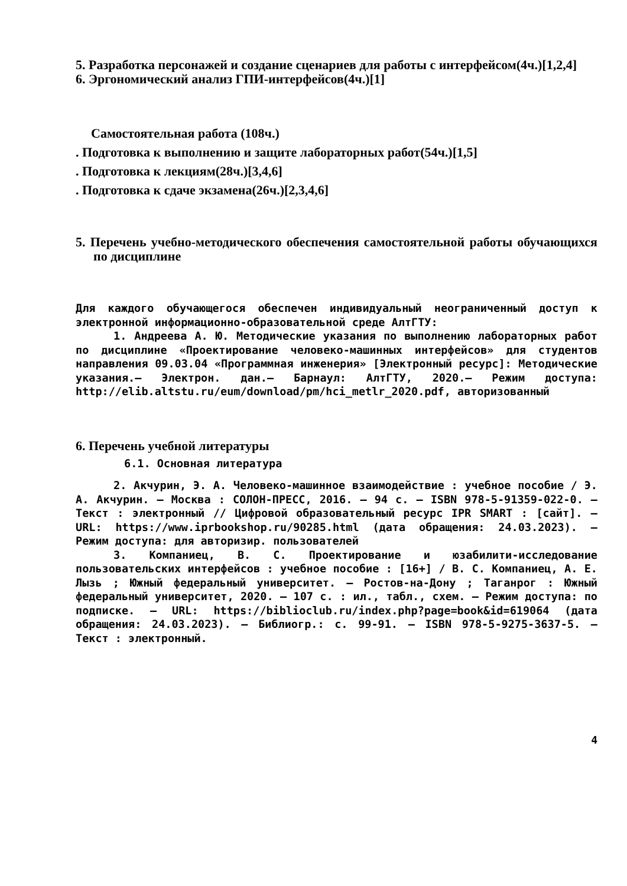5. Разработка персонажей и создание сценариев для работы с интерфейсом(4ч.)[1,2,4]
6. Эргономический анализ ГПИ-интерфейсов(4ч.)[1]
Самостоятельная работа (108ч.)
. Подготовка к выполнению и защите лабораторных работ(54ч.)[1,5]
. Подготовка к лекциям(28ч.)[3,4,6]
. Подготовка к сдаче экзамена(26ч.)[2,3,4,6]
5. Перечень учебно-методического обеспечения самостоятельной работы обучающихся по дисциплине
Для каждого обучающегося обеспечен индивидуальный неограниченный доступ к электронной информационно-образовательной среде АлтГТУ:
1. Андреева А. Ю. Методические указания по выполнению лабораторных работ по дисциплине «Проектирование человеко-машинных интерфейсов» для студентов направления 09.03.04 «Программная инженерия» [Электронный ресурс]: Методические указания.– Электрон. дан.– Барнаул: АлтГТУ, 2020.– Режим доступа: http://elib.altstu.ru/eum/download/pm/hci_metlr_2020.pdf, авторизованный
6. Перечень учебной литературы
6.1. Основная литература
2. Акчурин, Э. А. Человеко-машинное взаимодействие : учебное пособие / Э. А. Акчурин. — Москва : СОЛОН-ПРЕСС, 2016. — 94 c. — ISBN 978-5-91359-022-0. — Текст : электронный // Цифровой образовательный ресурс IPR SMART : [сайт]. — URL: https://www.iprbookshop.ru/90285.html (дата обращения: 24.03.2023). — Режим доступа: для авторизир. пользователей
3. Компаниец, В. С. Проектирование и юзабилити-исследование пользовательских интерфейсов : учебное пособие : [16+] / В. С. Компаниец, А. Е. Лызь ; Южный федеральный университет. – Ростов-на-Дону ; Таганрог : Южный федеральный университет, 2020. – 107 с. : ил., табл., схем. – Режим доступа: по подписке. – URL: https://biblioclub.ru/index.php?page=book&id=619064 (дата обращения: 24.03.2023). – Библиогр.: с. 99-91. – ISBN 978-5-9275-3637-5. – Текст : электронный.
4